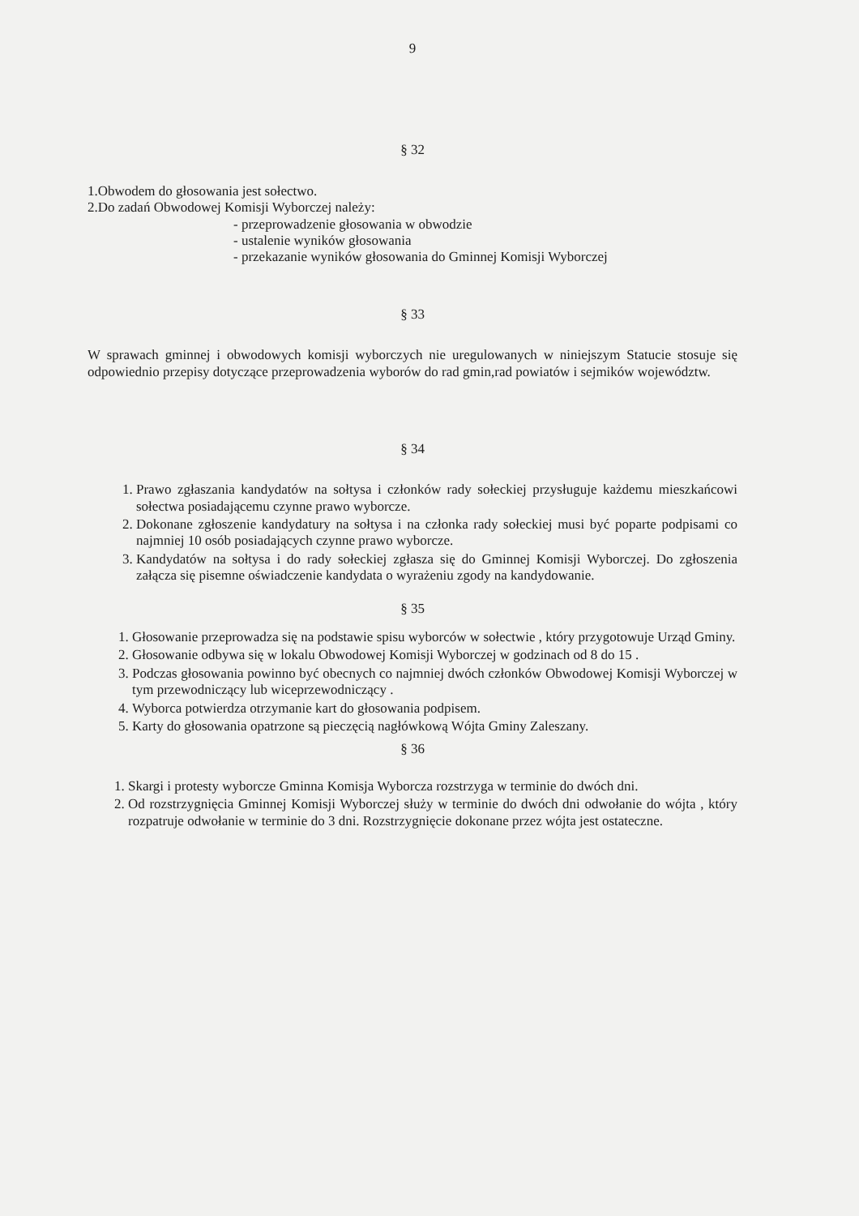9
§ 32
1.Obwodem do głosowania jest sołectwo.
2.Do zadań Obwodowej Komisji Wyborczej należy:
- przeprowadzenie głosowania w obwodzie
- ustalenie wyników głosowania
- przekazanie wyników głosowania do Gminnej Komisji Wyborczej
§ 33
W sprawach gminnej i obwodowych komisji wyborczych nie uregulowanych w niniejszym Statucie stosuje się odpowiednio przepisy dotyczące przeprowadzenia wyborów do rad gmin,rad powiatów i sejmików województw.
§ 34
1. Prawo zgłaszania kandydatów na sołtysa i członków rady sołeckiej przysługuje każdemu mieszkańcowi sołectwa posiadającemu czynne prawo wyborcze.
2. Dokonane zgłoszenie kandydatury na sołtysa i na członka rady sołeckiej musi być poparte podpisami co najmniej 10 osób posiadających czynne prawo wyborcze.
3. Kandydatów na sołtysa i do rady sołeckiej zgłasza się do Gminnej Komisji Wyborczej. Do zgłoszenia załącza się pisemne oświadczenie kandydata o wyrażeniu zgody na kandydowanie.
§ 35
1. Głosowanie przeprowadza się na podstawie spisu wyborców w sołectwie , który przygotowuje Urząd Gminy.
2. Głosowanie odbywa się w lokalu Obwodowej Komisji Wyborczej w godzinach od 8 do 15 .
3. Podczas głosowania powinno być obecnych co najmniej dwóch członków Obwodowej Komisji Wyborczej w tym przewodniczący lub wiceprzewodniczący .
4. Wyborca potwierdza otrzymanie kart do głosowania podpisem.
5. Karty do głosowania opatrzone są pieczęcią nagłówkową Wójta Gminy Zaleszany.
§ 36
1. Skargi i protesty wyborcze Gminna Komisja Wyborcza rozstrzyga w terminie do dwóch dni.
2. Od rozstrzygnięcia Gminnej Komisji Wyborczej służy w terminie do dwóch dni odwołanie do wójta , który rozpatruje odwołanie w terminie do 3 dni. Rozstrzygnięcie dokonane przez wójta jest ostateczne.